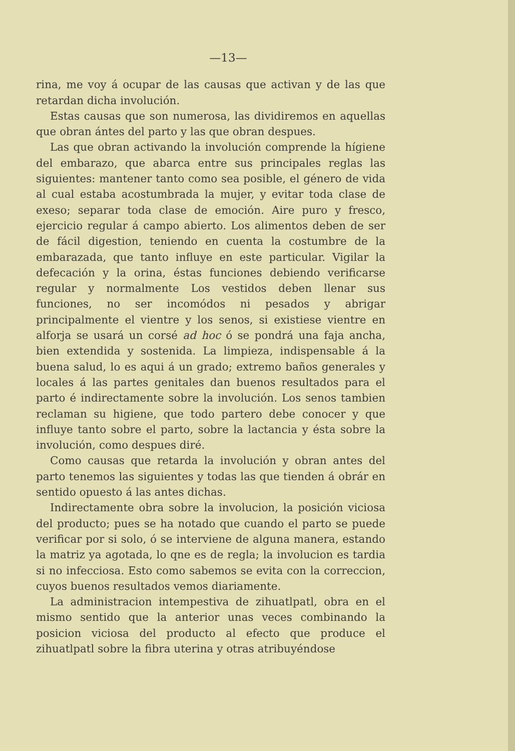—13—
rina, me voy á ocupar de las causas que activan y de las que retardan dicha involución.
Estas causas que son numerosa, las dividiremos en aquellas que obran ántes del parto y las que obran despues.
Las que obran activando la involución comprende la hígiene del embarazo, que abarca entre sus principales reglas las siguientes: mantener tanto como sea posible, el género de vida al cual estaba acostumbrada la mujer, y evitar toda clase de exeso; separar toda clase de emoción. Aire puro y fresco, ejercicio regular á campo abierto. Los alimentos deben de ser de fácil digestion, teniendo en cuenta la costumbre de la embarazada, que tanto influye en este particular. Vigilar la defecación y la orina, éstas funciones debiendo verificarse regular y normalmente Los vestidos deben llenar sus funciones, no ser incomódos ni pesados y abrigar principalmente el vientre y los senos, si existiese vientre en alforja se usará un corsé ad hoc ó se pondrá una faja ancha, bien extendida y sostenida. La limpieza, indispensable á la buena salud, lo es aqui á un grado; extremo baños generales y locales á las partes genitales dan buenos resultados para el parto é indirectamente sobre la involución. Los senos tambien reclaman su higiene, que todo partero debe conocer y que influye tanto sobre el parto, sobre la lactancia y ésta sobre la involución, como despues diré.
Como causas que retarda la involución y obran antes del parto tenemos las siguientes y todas las que tienden á obrár en sentido opuesto á las antes dichas.
Indirectamente obra sobre la involucion, la posición viciosa del producto; pues se ha notado que cuando el parto se puede verificar por si solo, ó se interviene de alguna manera, estando la matriz ya agotada, lo qne es de regla; la involucion es tardia si no infecciosa. Esto como sabemos se evita con la correccion, cuyos buenos resultados vemos diariamente.
La administracion intempestiva de zihuatlpatl, obra en el mismo sentido que la anterior unas veces combinando la posicion viciosa del producto al efecto que produce el zihuatlpatl sobre la fibra uterina y otras atribuyéndose